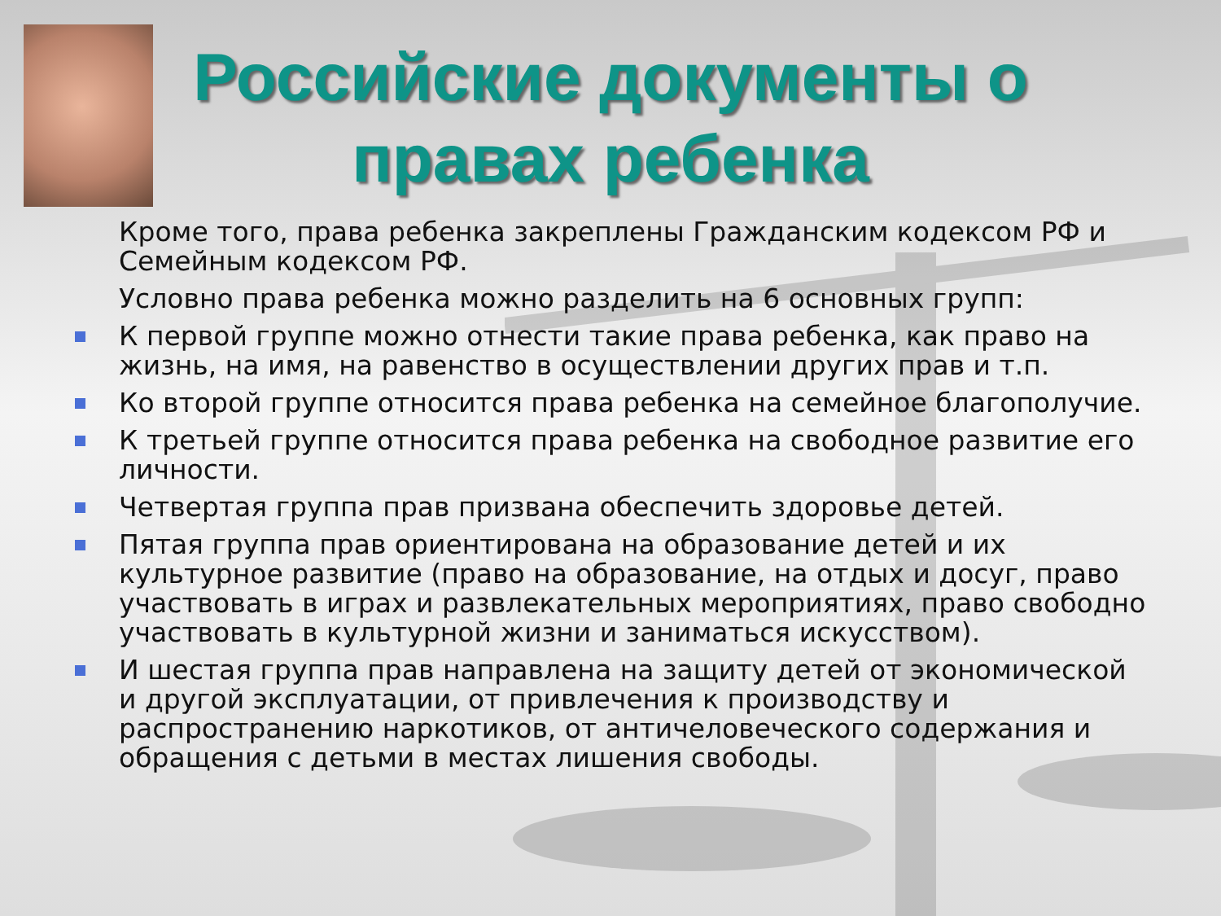Российские документы о правах ребенка
Кроме того, права ребенка закреплены Гражданским кодексом РФ и Семейным кодексом РФ.
Условно права ребенка можно разделить на 6 основных групп:
К первой группе можно отнести такие права ребенка, как право на жизнь, на имя, на равенство в осуществлении других прав и т.п.
Ко второй группе относится права ребенка на семейное благополучие.
К третьей группе относится права ребенка на свободное развитие его личности.
Четвертая группа прав призвана обеспечить здоровье детей.
Пятая группа прав ориентирована на образование детей и их культурное развитие (право на образование, на отдых и досуг, право участвовать в играх и развлекательных мероприятиях, право свободно участвовать в культурной жизни и заниматься искусством).
И шестая группа прав направлена на защиту детей от экономической и другой эксплуатации, от привлечения к производству и распространению наркотиков, от античеловеческого содержания и обращения с детьми в местах лишения свободы.